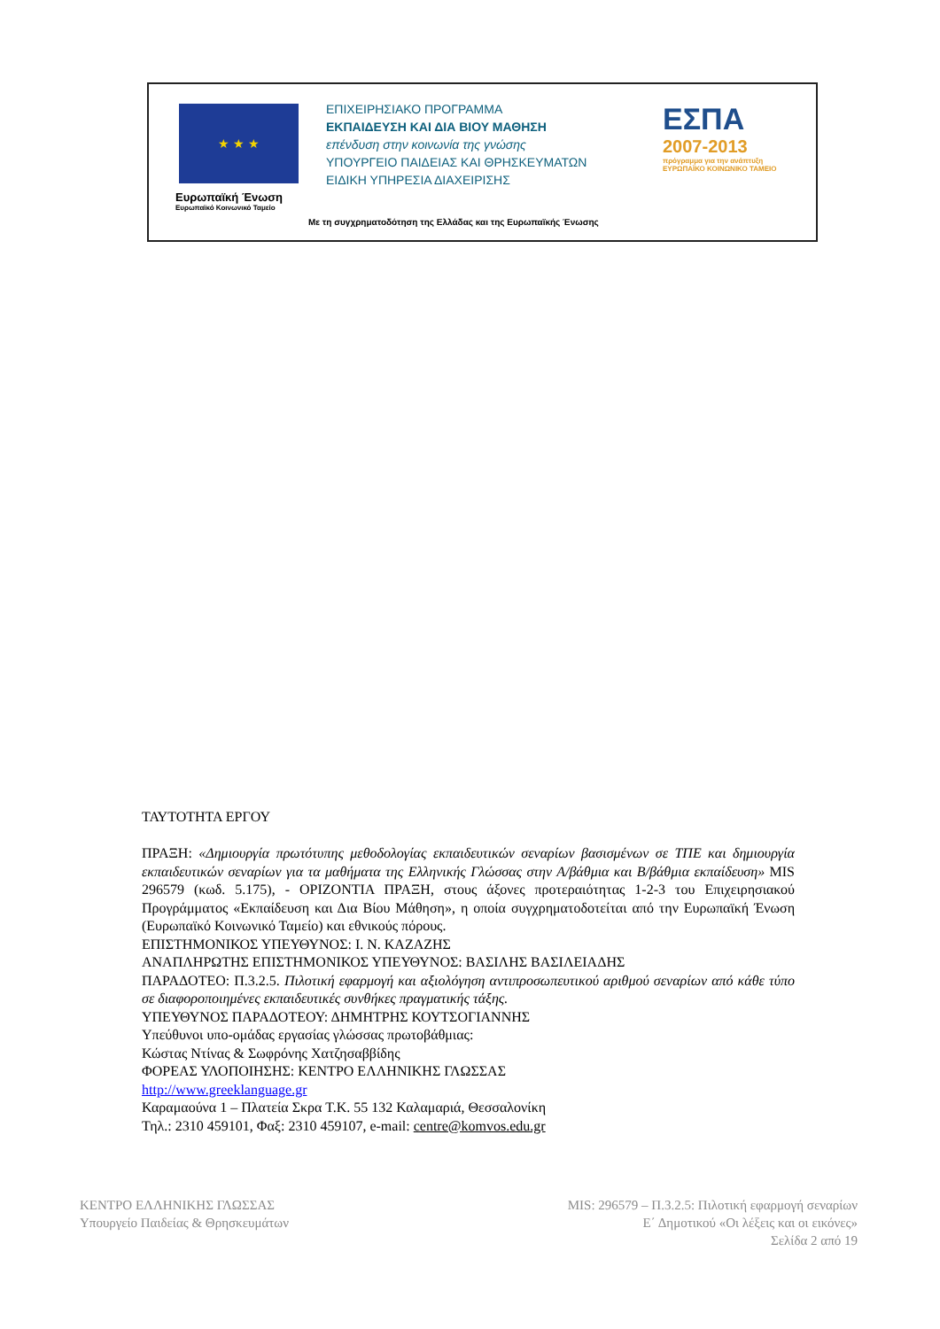★ ★ ★
Ευρωπαϊκή Ένωση
Ευρωπαϊκό Κοινωνικό Ταμείο
ΕΠΙΧΕΙΡΗΣΙΑΚΟ ΠΡΟΓΡΑΜΜΑ
ΕΚΠΑΙΔΕΥΣΗ ΚΑΙ ΔΙΑ ΒΙΟΥ ΜΑΘΗΣΗ
επένδυση στην κοινωνία της γνώσης
ΥΠΟΥΡΓΕΙΟ ΠΑΙΔΕΙΑΣ ΚΑΙ ΘΡΗΣΚΕΥΜΑΤΩΝ
ΕΙΔΙΚΗ ΥΠΗΡΕΣΙΑ ΔΙΑΧΕΙΡΙΣΗΣ
ΕΣΠΑ
2007-2013
πρόγραμμα για την ανάπτυξη
ΕΥΡΩΠΑΪΚΟ ΚΟΙΝΩΝΙΚΟ ΤΑΜΕΙΟ
Με τη συγχρηματοδότηση της Ελλάδας και της Ευρωπαϊκής Ένωσης
ΤΑΥΤΟΤΗΤΑ ΕΡΓΟΥ
ΠΡΑΞΗ: «Δημιουργία πρωτότυπης μεθοδολογίας εκπαιδευτικών σεναρίων βασισμένων σε ΤΠΕ και δημιουργία εκπαιδευτικών σεναρίων για τα μαθήματα της Ελληνικής Γλώσσας στην Α/βάθμια και Β/βάθμια εκπαίδευση» MIS 296579 (κωδ. 5.175), - ΟΡΙΖΟΝΤΙΑ ΠΡΑΞΗ, στους άξονες προτεραιότητας 1-2-3 του Επιχειρησιακού Προγράμματος «Εκπαίδευση και Δια Βίου Μάθηση», η οποία συγχρηματοδοτείται από την Ευρωπαϊκή Ένωση (Ευρωπαϊκό Κοινωνικό Ταμείο) και εθνικούς πόρους.
ΕΠΙΣΤΗΜΟΝΙΚΟΣ ΥΠΕΥΘΥΝΟΣ: Ι. Ν. ΚΑΖΑΖΗΣ
ΑΝΑΠΛΗΡΩΤΗΣ ΕΠΙΣΤΗΜΟΝΙΚΟΣ ΥΠΕΥΘΥΝΟΣ: ΒΑΣΙΛΗΣ ΒΑΣΙΛΕΙΑΔΗΣ
ΠΑΡΑΔΟΤΕΟ: Π.3.2.5. Πιλοτική εφαρμογή και αξιολόγηση αντιπροσωπευτικού αριθμού σεναρίων από κάθε τύπο σε διαφοροποιημένες εκπαιδευτικές συνθήκες πραγματικής τάξης.
ΥΠΕΥΘΥΝΟΣ ΠΑΡΑΔΟΤΕΟΥ: ΔΗΜΗΤΡΗΣ ΚΟΥΤΣΟΓΙΑΝΝΗΣ
Υπεύθυνοι υπο-ομάδας εργασίας γλώσσας πρωτοβάθμιας:
Κώστας Ντίνας & Σωφρόνης Χατζησαββίδης
ΦΟΡΕΑΣ ΥΛΟΠΟΙΗΣΗΣ: ΚΕΝΤΡΟ ΕΛΛΗΝΙΚΗΣ ΓΛΩΣΣΑΣ
http://www.greeklanguage.gr
Καραμαούνα 1 – Πλατεία Σκρα Τ.Κ. 55 132 Καλαμαριά, Θεσσαλονίκη
Τηλ.: 2310 459101, Φαξ: 2310 459107, e-mail: centre@komvos.edu.gr
ΚΕΝΤΡΟ ΕΛΛΗΝΙΚΗΣ ΓΛΩΣΣΑΣ
Υπουργείο Παιδείας & Θρησκευμάτων
MIS: 296579 – Π.3.2.5: Πιλοτική εφαρμογή σεναρίων
Ε΄ Δημοτικού «Οι λέξεις και οι εικόνες»
Σελίδα 2 από 19